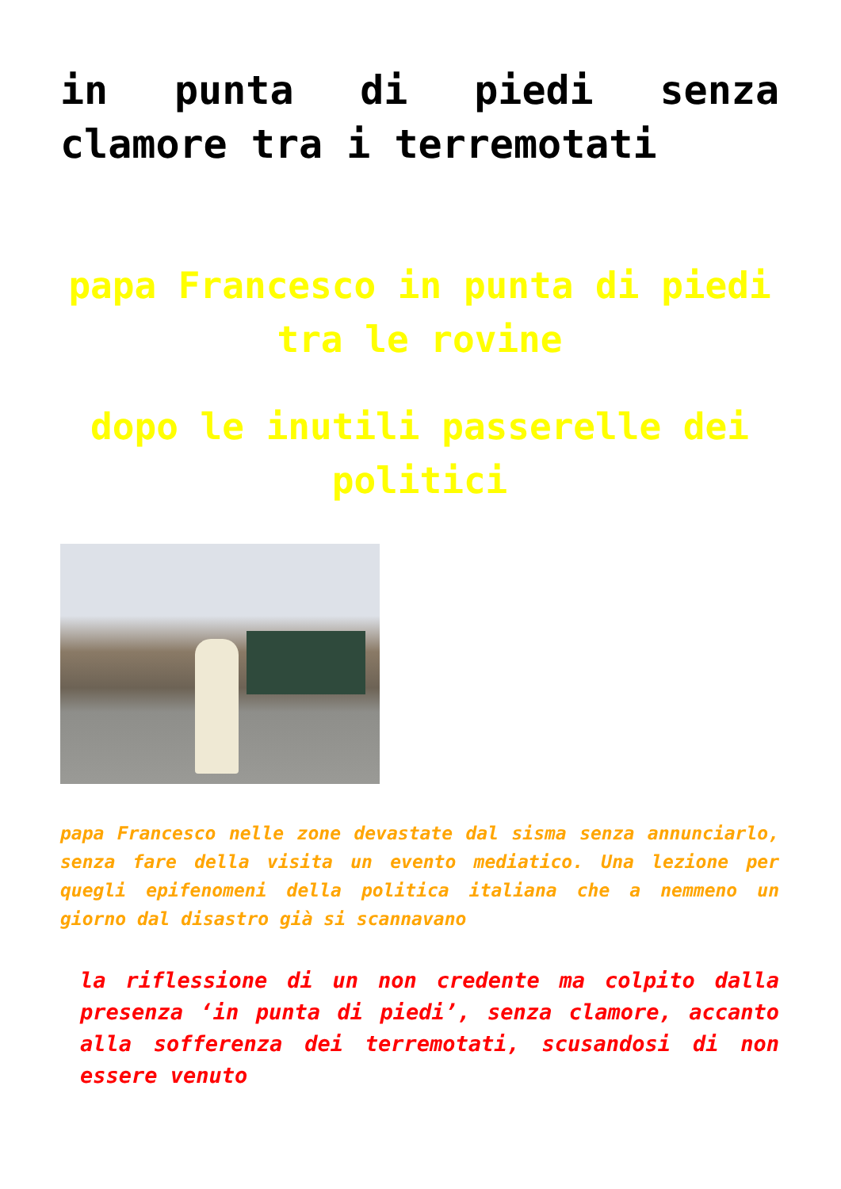in punta di piedi senza clamore tra i terremotati
papa Francesco in punta di piedi tra le rovine
dopo le inutili passerelle dei politici
papa Francesco nelle zone devastate dal sisma senza annunciarlo, senza fare della visita un evento mediatico. Una lezione per quegli epifenomeni della politica italiana che a nemmeno un giorno dal disastro già si scannavano
la riflessione di un non credente ma colpito dalla presenza ‘in punta di piedi’, senza clamore, accanto alla sofferenza dei terremotati, scusandosi di non essere venuto